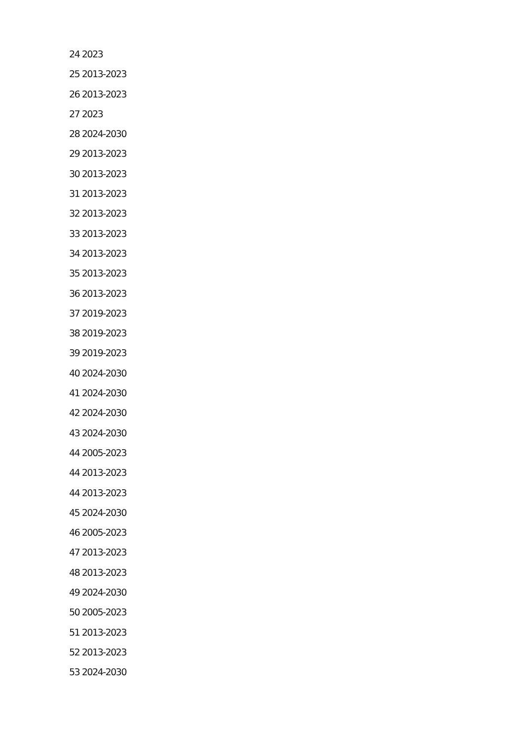24 2023
25 2013-2023
26 2013-2023
27 2023
28 2024-2030
29 2013-2023
30 2013-2023
31 2013-2023
32 2013-2023
33 2013-2023
34 2013-2023
35 2013-2023
36 2013-2023
37 2019-2023
38 2019-2023
39 2019-2023
40 2024-2030
41 2024-2030
42 2024-2030
43 2024-2030
44 2005-2023
44 2013-2023
44 2013-2023
45 2024-2030
46 2005-2023
47 2013-2023
48 2013-2023
49 2024-2030
50 2005-2023
51 2013-2023
52 2013-2023
53 2024-2030